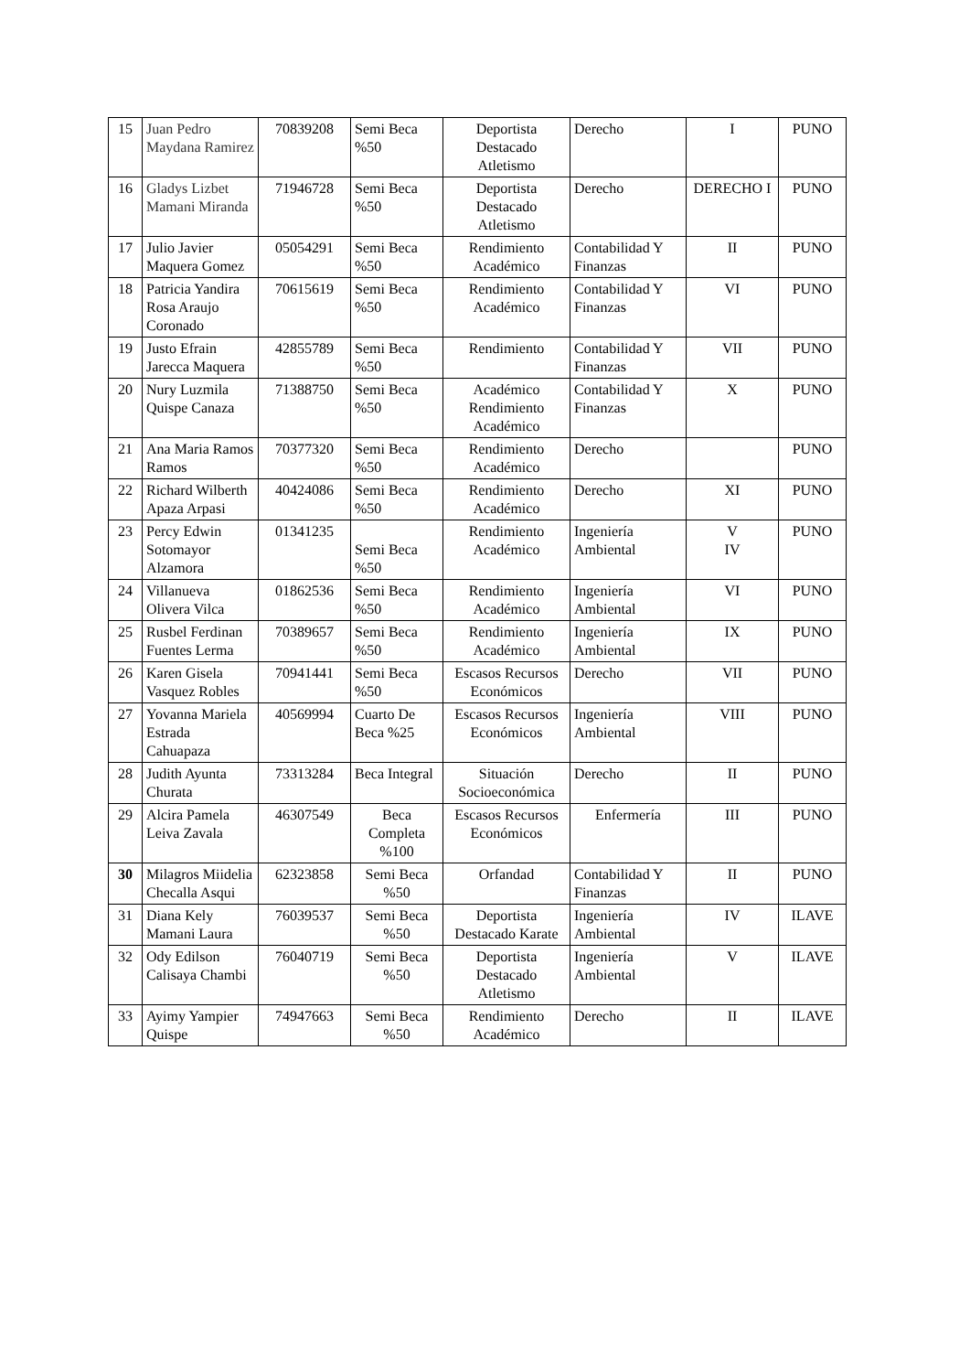| 15 | Juan Pedro Maydana Ramirez | 70839208 | Semi Beca %50 | Deportista Destacado Atletismo | Derecho | I | PUNO |
| 16 | Gladys Lizbet Mamani Miranda | 71946728 | Semi Beca %50 | Deportista Destacado Atletismo | Derecho | DERECHO I | PUNO |
| 17 | Julio Javier Maquera Gomez | 05054291 | Semi Beca %50 | Rendimiento Académico | Contabilidad Y Finanzas | II | PUNO |
| 18 | Patricia Yandira Rosa Araujo Coronado | 70615619 | Semi Beca %50 | Rendimiento Académico | Contabilidad Y Finanzas | VI | PUNO |
| 19 | Justo Efrain Jarecca Maquera | 42855789 | Semi Beca %50 | Rendimiento | Contabilidad Y Finanzas | VII | PUNO |
| 20 | Nury Luzmila Quispe Canaza | 71388750 | Semi Beca %50 | Académico Rendimiento Académico | Contabilidad Y Finanzas | X | PUNO |
| 21 | Ana Maria Ramos Ramos | 70377320 | Semi Beca %50 | Rendimiento Académico | Derecho | | PUNO |
| 22 | Richard Wilberth Apaza Arpasi | 40424086 | Semi Beca %50 | Rendimiento Académico | Derecho | XI | PUNO |
| 23 | Percy Edwin Sotomayor Alzamora | 01341235 | Semi Beca %50 | Rendimiento Académico | Ingeniería Ambiental | V IV | PUNO |
| 24 | Villanueva Olivera Vilca | 01862536 | Semi Beca %50 | Rendimiento Académico | Ingeniería Ambiental | VI | PUNO |
| 25 | Rusbel Ferdinan Fuentes Lerma | 70389657 | Semi Beca %50 | Rendimiento Académico | Ingeniería Ambiental | IX | PUNO |
| 26 | Karen Gisela Vasquez Robles | 70941441 | Semi Beca %50 | Escasos Recursos Económicos | Derecho | VII | PUNO |
| 27 | Yovanna Mariela Estrada Cahuapaza | 40569994 | Cuarto De Beca %25 | Escasos Recursos Económicos | Ingeniería Ambiental | VIII | PUNO |
| 28 | Judith Ayunta Churata | 73313284 | Beca Integral | Situación Socioeconómica | Derecho | II | PUNO |
| 29 | Alcira Pamela Leiva Zavala | 46307549 | Beca Completa %100 | Escasos Recursos Económicos | Enfermería | III | PUNO |
| 30 | Milagros Miidelia Checalla Asqui | 62323858 | Semi Beca %50 | Orfandad | Contabilidad Y Finanzas | II | PUNO |
| 31 | Diana Kely Mamani Laura | 76039537 | Semi Beca %50 | Deportista Destacado Karate | Ingeniería Ambiental | IV | ILAVE |
| 32 | Ody Edilson Calisaya Chambi | 76040719 | Semi Beca %50 | Deportista Destacado Atletismo | Ingeniería Ambiental | V | ILAVE |
| 33 | Ayimy Yampier Quispe | 74947663 | Semi Beca %50 | Rendimiento Académico | Derecho | II | ILAVE |